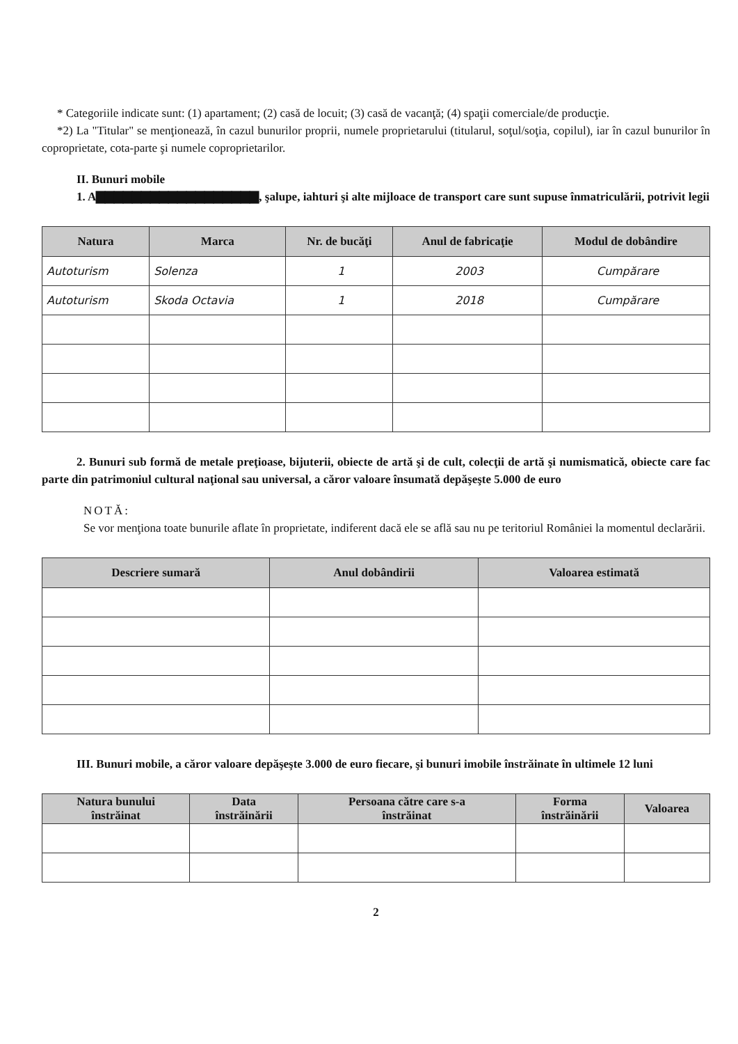* Categoriile indicate sunt: (1) apartament; (2) casă de locuit; (3) casă de vacanţă; (4) spaţii comerciale/de producţie.
*2) La "Titular" se menţionează, în cazul bunurilor proprii, numele proprietarului (titularul, soţul/soţia, copilul), iar în cazul bunurilor în coproprietate, cota-parte şi numele coproprietarilor.
II. Bunuri mobile
1. A▇▇▇▇▇▇▇▇▇▇▇▇▇▇▇▇▇▇, şalupe, iahturi şi alte mijloace de transport care sunt supuse înmatriculării, potrivit legii
| Natura | Marca | Nr. de bucăţi | Anul de fabricaţie | Modul de dobândire |
| --- | --- | --- | --- | --- |
| Autoturism | Solenza | 1 | 2003 | Cumpărare |
| Autoturism | Skoda Octavia | 1 | 2018 | Cumpărare |
2. Bunuri sub formă de metale preţioase, bijuterii, obiecte de artă şi de cult, colecţii de artă şi numismatică, obiecte care fac parte din patrimoniul cultural naţional sau universal, a căror valoare însumată depăşeşte 5.000 de euro
NOTĂ:
Se vor menţiona toate bunurile aflate în proprietate, indiferent dacă ele se află sau nu pe teritoriul României la momentul declarării.
| Descriere sumară | Anul dobândirii | Valoarea estimată |
| --- | --- | --- |
III. Bunuri mobile, a căror valoare depăşeşte 3.000 de euro fiecare, şi bunuri imobile înstrăinate în ultimele 12 luni
| Natura bunului înstrăinat | Data înstrăinării | Persoana către care s-a înstrăinat | Forma înstrăinării | Valoarea |
| --- | --- | --- | --- | --- |
2